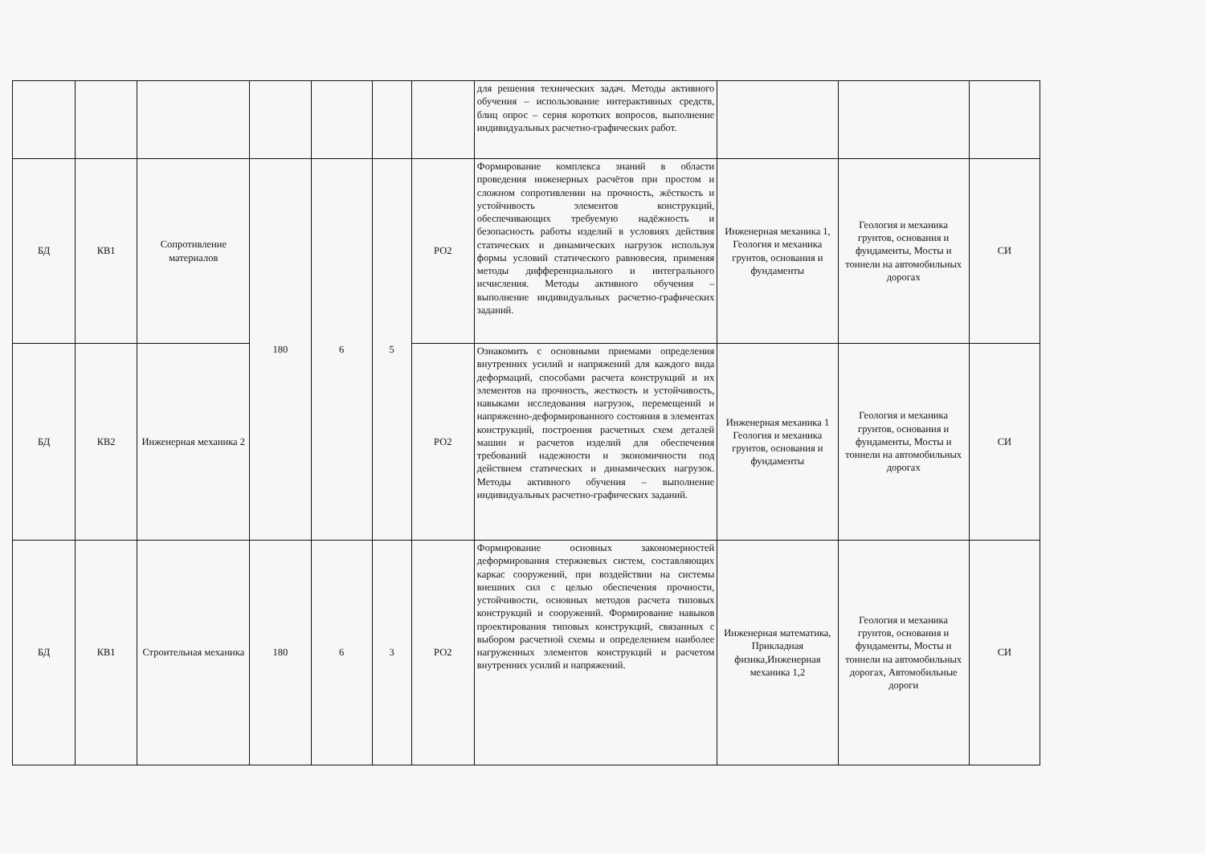| | | | | | | | для решения технических задач. Методы активного обучения – использование интерактивных средств, блиц опрос – серия коротких вопросов, выполнение индивидуальных расчетно-графических работ. | | | |
| БД | КВ1 | Сопротивление материалов | 180 | 6 | 5 | РО2 | Формирование комплекса знаний в области проведения инженерных расчётов при простом и сложном сопротивлении на прочность, жёсткость и устойчивость элементов конструкций, обеспечивающих требуемую надёжность и безопасность работы изделий в условиях действия статических и динамических нагрузок используя формы условий статического равновесия, применяя методы дифференциального и интегрального исчисления. Методы активного обучения – выполнение индивидуальных расчетно-графических заданий. | Инженерная механика 1, Геология и механика грунтов, основания и фундаменты | Геология и механика грунтов, основания и фундаменты, Мосты и тоннели на автомобильных дорогах | СИ |
| БД | КВ2 | Инженерная механика 2 | | | | РО2 | Ознакомить с основными приемами определения внутренних усилий и напряжений для каждого вида деформаций, способами расчета конструкций и их элементов на прочность, жесткость и устойчивость, навыками исследования нагрузок, перемещений и напряженно-деформированного состояния в элементах конструкций, построения расчетных схем деталей машин и расчетов изделий для обеспечения требований надежности и экономичности под действием статических и динамических нагрузок. Методы активного обучения – выполнение индивидуальных расчетно-графических заданий. | Инженерная механика 1 Геология и механика грунтов, основания и фундаменты | Геология и механика грунтов, основания и фундаменты, Мосты и тоннели на автомобильных дорогах | СИ |
| БД | КВ1 | Строительная механика | 180 | 6 | 3 | РО2 | Формирование основных закономерностей деформирования стержневых систем, составляющих каркас сооружений, при воздействии на системы внешних сил с целью обеспечения прочности, устойчивости, основных методов расчета типовых конструкций и сооружений. Формирование навыков проектирования типовых конструкций, связанных с выбором расчетной схемы и определением наиболее нагруженных элементов конструкций и расчетом внутренних усилий и напряжений. | Инженерная математика, Прикладная физика,Инженерная механика 1,2 | Геология и механика грунтов, основания и фундаменты, Мосты и тоннели на автомобильных дорогах, Автомобильные дороги | СИ |